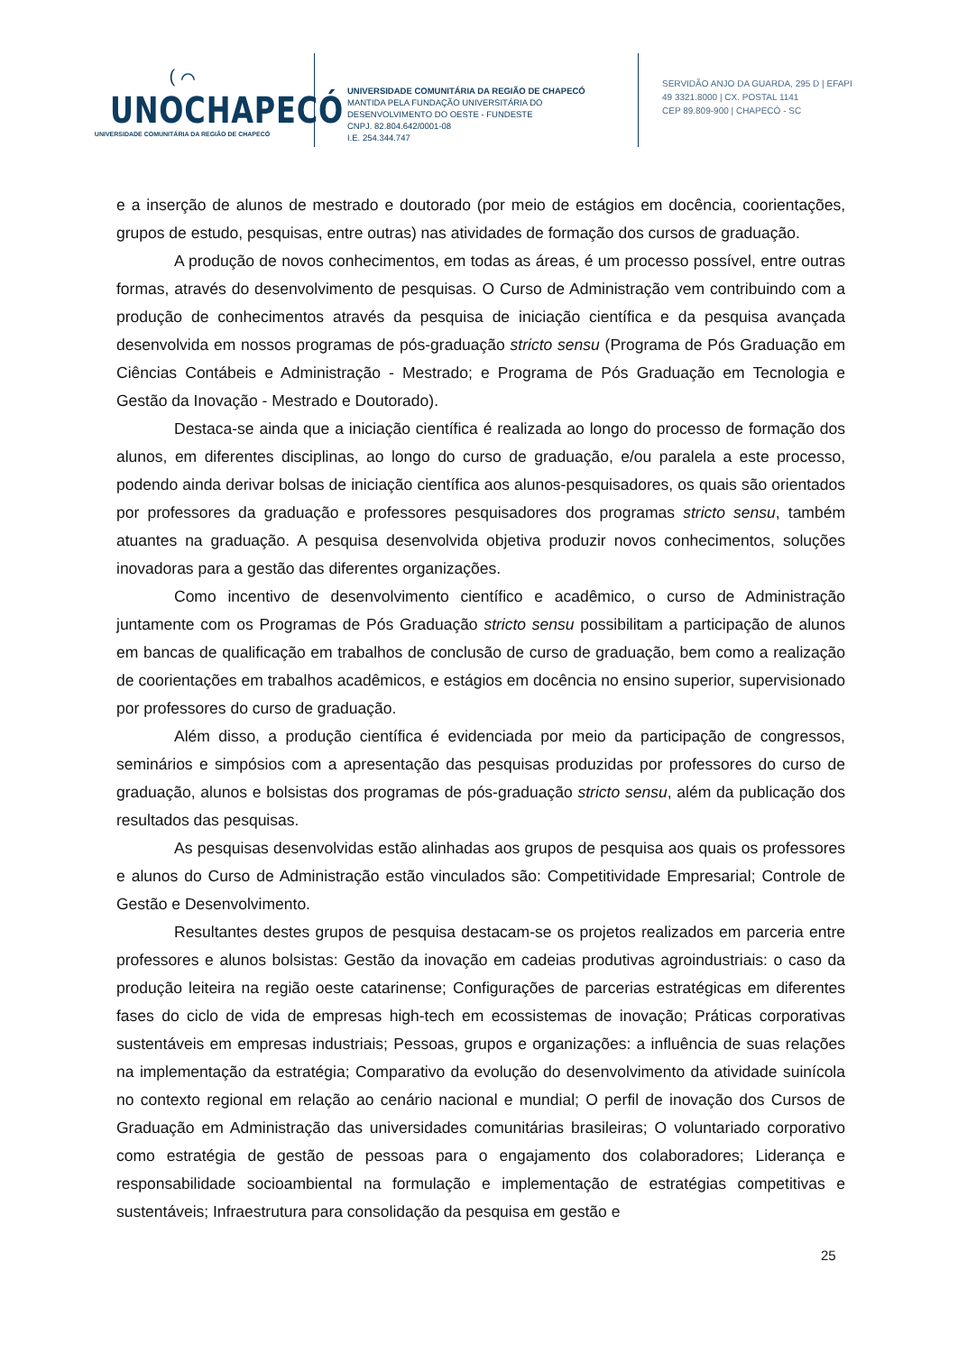( ⌒
UNOCHAPECÓ
UNIVERSIDADE COMUNITÁRIA DA REGIÃO DE CHAPECÓ
UNIVERSIDADE COMUNITÁRIA DA REGIÃO DE CHAPECÓ
MANTIDA PELA FUNDAÇÃO UNIVERSITÁRIA DO
DESENVOLVIMENTO DO OESTE - FUNDESTE
CNPJ. 82.804.642/0001-08
I.E. 254.344.747
SERVIDÃO ANJO DA GUARDA, 295 D | EFAPI
49 3321.8000 | CX. POSTAL 1141
CEP 89.809-900 | CHAPECÓ - SC
e a inserção de alunos de mestrado e doutorado (por meio de estágios em docência, coorientações, grupos de estudo, pesquisas, entre outras) nas atividades de formação dos cursos de graduação.
A produção de novos conhecimentos, em todas as áreas, é um processo possível, entre outras formas, através do desenvolvimento de pesquisas. O Curso de Administração vem contribuindo com a produção de conhecimentos através da pesquisa de iniciação científica e da pesquisa avançada desenvolvida em nossos programas de pós-graduação stricto sensu (Programa de Pós Graduação em Ciências Contábeis e Administração - Mestrado; e Programa de Pós Graduação em Tecnologia e Gestão da Inovação - Mestrado e Doutorado).
Destaca-se ainda que a iniciação científica é realizada ao longo do processo de formação dos alunos, em diferentes disciplinas, ao longo do curso de graduação, e/ou paralela a este processo, podendo ainda derivar bolsas de iniciação científica aos alunos-pesquisadores, os quais são orientados por professores da graduação e professores pesquisadores dos programas stricto sensu, também atuantes na graduação. A pesquisa desenvolvida objetiva produzir novos conhecimentos, soluções inovadoras para a gestão das diferentes organizações.
Como incentivo de desenvolvimento científico e acadêmico, o curso de Administração juntamente com os Programas de Pós Graduação stricto sensu possibilitam a participação de alunos em bancas de qualificação em trabalhos de conclusão de curso de graduação, bem como a realização de coorientações em trabalhos acadêmicos, e estágios em docência no ensino superior, supervisionado por professores do curso de graduação.
Além disso, a produção científica é evidenciada por meio da participação de congressos, seminários e simpósios com a apresentação das pesquisas produzidas por professores do curso de graduação, alunos e bolsistas dos programas de pós-graduação stricto sensu, além da publicação dos resultados das pesquisas.
As pesquisas desenvolvidas estão alinhadas aos grupos de pesquisa aos quais os professores e alunos do Curso de Administração estão vinculados são: Competitividade Empresarial; Controle de Gestão e Desenvolvimento.
Resultantes destes grupos de pesquisa destacam-se os projetos realizados em parceria entre professores e alunos bolsistas: Gestão da inovação em cadeias produtivas agroindustriais: o caso da produção leiteira na região oeste catarinense; Configurações de parcerias estratégicas em diferentes fases do ciclo de vida de empresas high-tech em ecossistemas de inovação; Práticas corporativas sustentáveis em empresas industriais; Pessoas, grupos e organizações: a influência de suas relações na implementação da estratégia; Comparativo da evolução do desenvolvimento da atividade suinícola no contexto regional em relação ao cenário nacional e mundial; O perfil de inovação dos Cursos de Graduação em Administração das universidades comunitárias brasileiras; O voluntariado corporativo como estratégia de gestão de pessoas para o engajamento dos colaboradores; Liderança e responsabilidade socioambiental na formulação e implementação de estratégias competitivas e sustentáveis; Infraestrutura para consolidação da pesquisa em gestão e
25